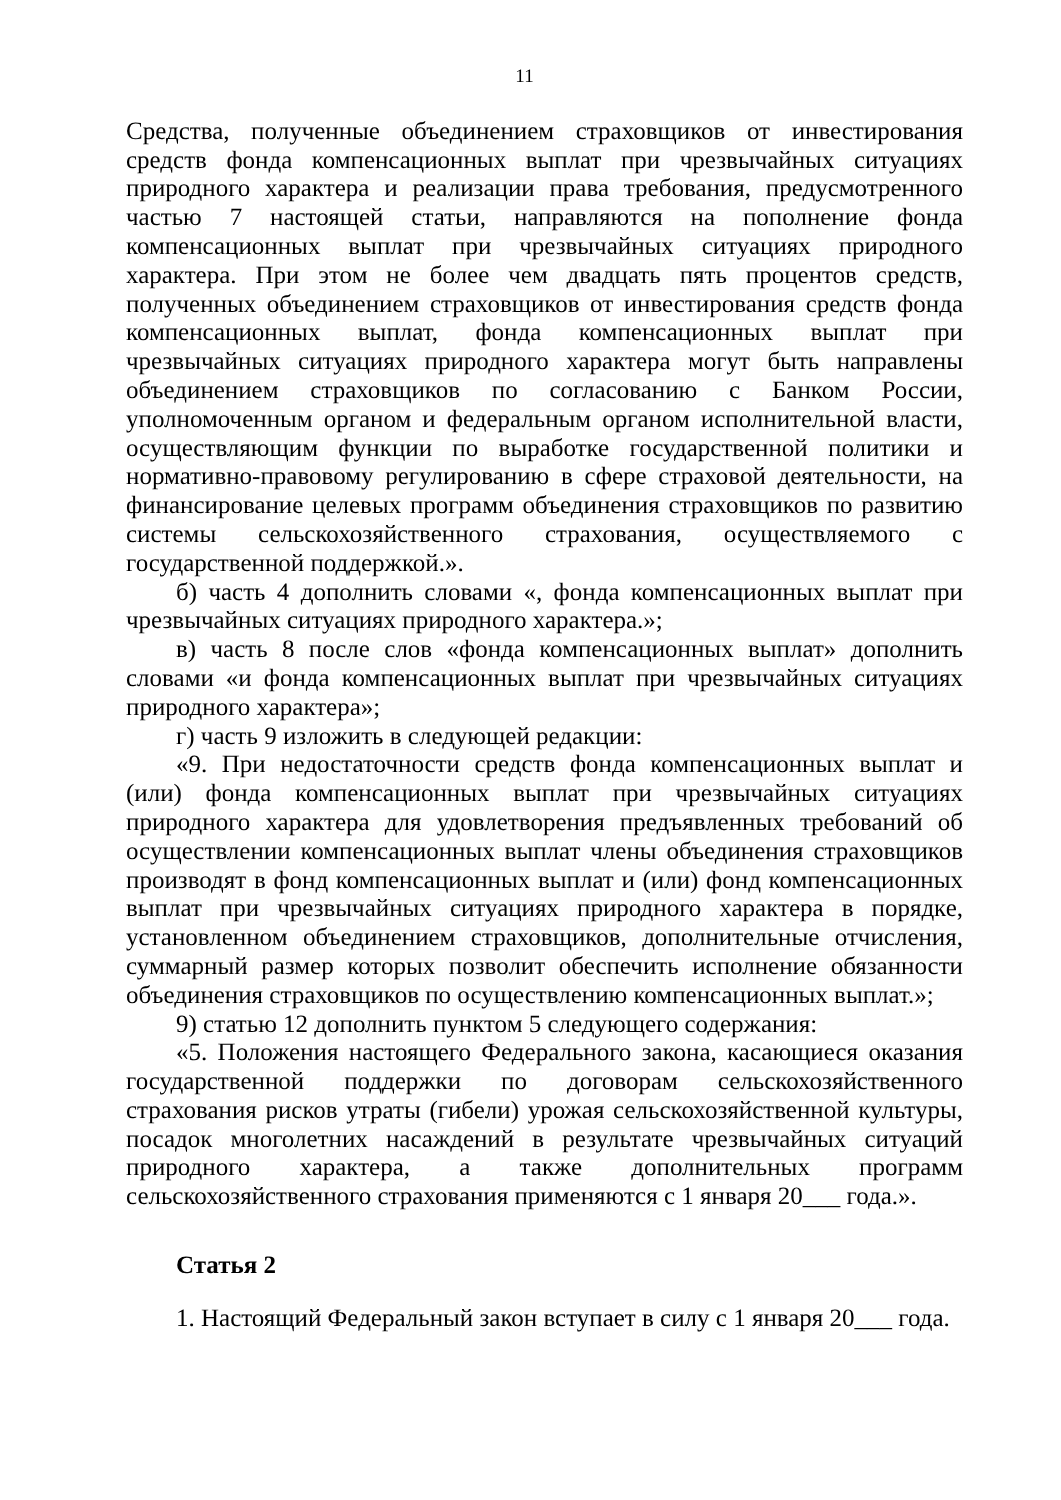11
Средства, полученные объединением страховщиков от инвестирования средств фонда компенсационных выплат при чрезвычайных ситуациях природного характера и реализации права требования, предусмотренного частью 7 настоящей статьи, направляются на пополнение фонда компенсационных выплат при чрезвычайных ситуациях природного характера. При этом не более чем двадцать пять процентов средств, полученных объединением страховщиков от инвестирования средств фонда компенсационных выплат, фонда компенсационных выплат при чрезвычайных ситуациях природного характера могут быть направлены объединением страховщиков по согласованию с Банком России, уполномоченным органом и федеральным органом исполнительной власти, осуществляющим функции по выработке государственной политики и нормативно-правовому регулированию в сфере страховой деятельности, на финансирование целевых программ объединения страховщиков по развитию системы сельскохозяйственного страхования, осуществляемого с государственной поддержкой.».
б) часть 4 дополнить словами «, фонда компенсационных выплат при чрезвычайных ситуациях природного характера.»;
в) часть 8 после слов «фонда компенсационных выплат» дополнить словами «и фонда компенсационных выплат при чрезвычайных ситуациях природного характера»;
г) часть 9 изложить в следующей редакции:
«9. При недостаточности средств фонда компенсационных выплат и (или) фонда компенсационных выплат при чрезвычайных ситуациях природного характера для удовлетворения предъявленных требований об осуществлении компенсационных выплат члены объединения страховщиков производят в фонд компенсационных выплат и (или) фонд компенсационных выплат при чрезвычайных ситуациях природного характера в порядке, установленном объединением страховщиков, дополнительные отчисления, суммарный размер которых позволит обеспечить исполнение обязанности объединения страховщиков по осуществлению компенсационных выплат.»;
9) статью 12 дополнить пунктом 5 следующего содержания:
«5. Положения настоящего Федерального закона, касающиеся оказания государственной поддержки по договорам сельскохозяйственного страхования рисков утраты (гибели) урожая сельскохозяйственной культуры, посадок многолетних насаждений в результате чрезвычайных ситуаций природного характера, а также дополнительных программ сельскохозяйственного страхования применяются с 1 января 20___ года.».
Статья 2
1. Настоящий Федеральный закон вступает в силу с 1 января 20___ года.